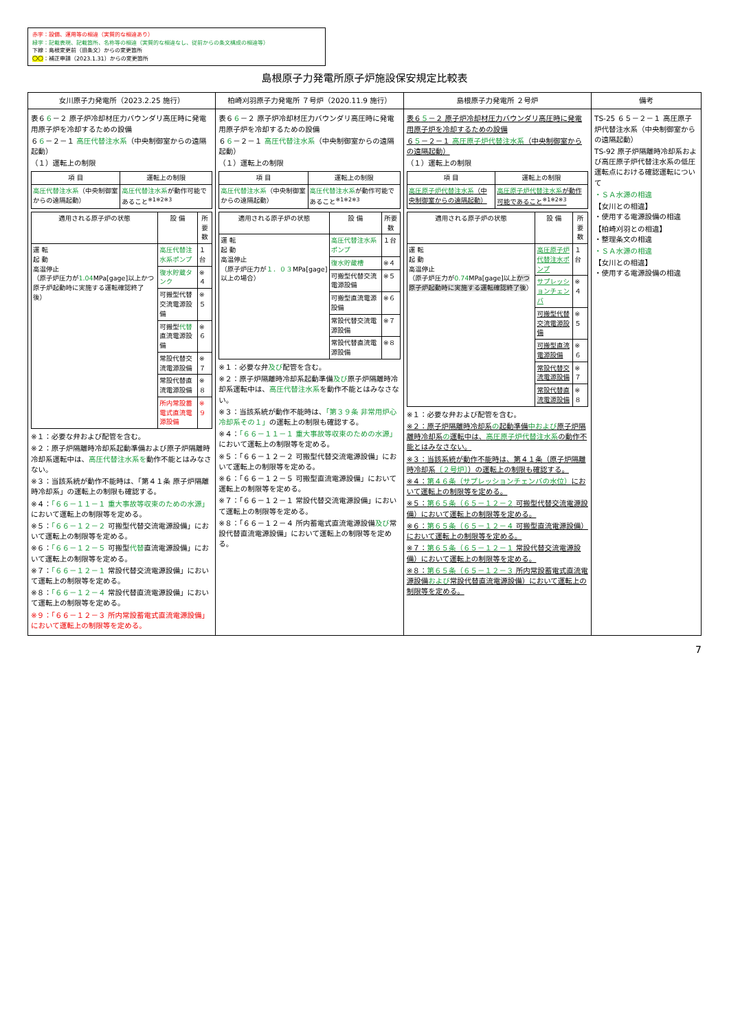赤字：設備、運用等の相違（実質的な相違あり）
緑字：記載表現、記載箇所、名称等の相違（実質的な相違なし、従前からの条文構成の相違等）
下線：島根変更前（旧条文）からの変更箇所
〇〇：補正申請（2023.1.31）からの変更箇所
島根原子力発電所原子炉施設保安規定比較表
| 女川原子力発電所（2023.2.25 施行） | 柏崎刈羽原子力発電所 ７号炉（2020.11.9 施行） | 島根原子力発電所 ２号炉 | 備考 |
| --- | --- | --- | --- |
| 表６ ６ －２ 原子炉冷却材圧力バウンダリ高圧時に発電用原子炉を冷却するための設備 ６ ６ －２－１ 高圧代替注水系 （中央制御室からの遠隔起動） （１）運転上の制限 / 項 目 / 運転上の制限 / / --- / --- / / 高圧代替注水系 （中央制御室からの遠隔起動） / 高圧代替注水系 が動作可能であること<sup>※1※2※3</sup> / / 適用される原子炉の状態 / 設 備 / 所要数 / / --- / --- / --- / / 運 転 起 動 高温停止 （原子炉圧力が 1.04 MPa[gage]以上かつ原子炉起動時に実施する運転確認終了後） / 高圧代替注水系ポンプ / １台 / / / 復水貯蔵タンク / ※４ / / / 可搬型代替交流電源設備 / ※５ / / / 可搬型 代替 直流電源設備 / ※６ / / / 常設代替交流電源設備 / ※７ / / / 常設代替直流電源設備 / ※８ / / / 所内常設蓄電式直流電源設備 / ※９ / ※１：必要な弁および配管を含む。 ※２：原子炉隔離時冷却系起動準備および原子炉隔離時冷却系運転中は、 高圧代替注水系を 動作不能とはみなさない。 ※３：当該系統が動作不能時は、「第４１条 原子炉隔離時冷却系」の運転上の制限も確認する。 ※４： 「６６－１１－１ 重大事故等収束のための水源」 において運転上の制限等を定める。 ※５： 「６６－１２－２ 可搬型代替交流電源設備」において運転上の制限等を定める。 ※６： 「６６－１２－５ 可搬型 代替 直流電源設備」において運転上の制限等を定める。 ※７： 「６６－１２－１ 常設代替交流電源設備」において運転上の制限等を定める。 ※８： 「６６－１２－４ 常設代替直流電源設備」において運転上の制限等を定める。 ※９：「６６－１２－３ 所内常設蓄電式直流電源設備」において運転上の制限等を定める。 | 表６ ６ －２ 原子炉冷却材圧力バウンダリ高圧時に発電用原子炉を冷却するための設備 ６ ６ －２－１ 高圧代替注水系 （中央制御室からの遠隔起動） （１）運転上の制限 / 項 目 / 運転上の制限 / / --- / --- / / 高圧代替注水系 （中央制御室からの遠隔起動） / 高圧代替注水系 が動作可能であること<sup>※1※2※3</sup> / / 適用される原子炉の状態 / 設 備 / 所要数 / / --- / --- / --- / / 運 転 起 動 高温停止 （原子炉圧力が １．０３ MPa[gage]以上の場合） / 高圧代替注水系ポンプ / １台 / / / 復水貯蔵槽 / ※４ / / / 可搬型代替交流電源設備 / ※５ / / / 可搬型直流電源設備 / ※６ / / / 常設代替交流電源設備 / ※７ / / / 常設代替直流電源設備 / ※８ / ※１：必要な弁 及び 配管を含む。 ※２：原子炉隔離時冷却系起動準備 及び 原子炉隔離時冷却系運転中は、 高圧代替注水系 を動作不能とはみなさない。 ※３：当該系統が動作不能時は、 「第３９条 非常用炉心冷却系その１」 の運転上の制限も確認する。 ※４： 「６６－１１－１ 重大事故等収束のための水源」 において運転上の制限等を定める。 ※５：「６６－１２－２ 可搬型代替交流電源設備」において運転上の制限等を定める。 ※６：「６６－１２－５ 可搬型直流電源設備」において運転上の制限等を定める。 ※７：「６６－１２－１ 常設代替交流電源設備」において運転上の制限等を定める。 ※８：「６６－１２－４ 所内蓄電式直流電源設備 及び 常設代替直流電源設備」において運転上の制限等を定める。 | 表６ ５ －２ 原子炉冷却材圧力バウンダリ高圧時に発電用原子炉を冷却するための設備 ６ ５ －２－１ 高圧原子炉代替注水系 （中央制御室からの遠隔起動） （１）運転上の制限 / 項 目 / 運転上の制限 / / --- / --- / / 高圧原子炉代替注水系 （中央制御室からの遠隔起動） / 高圧原子炉代替注水系 が動作可能であること<sup>※1※2※3</sup> / / 適用される原子炉の状態 / 設 備 / 所要数 / / --- / --- / --- / / 運 転 起 動 高温停止 （原子炉圧力が 0.74 MPa[gage]以上 かつ 原子炉起動時に実施する運転確認終了後 ） / 高圧原子炉代替注水ポンプ / １台 / / / サプレッションチェンバ / ※４ / / / 可搬型代替交流電源設備 / ※５ / / / 可搬型直流電源設備 / ※６ / / / 常設代替交流電源設備 / ※７ / / / 常設代替直流電源設備 / ※８ / ※１：必要な弁および配管を含む。 ※２：原子炉隔離時冷却系 の 起動準備 中および 原子炉隔離時冷却系 の 運転中は、 高圧原子炉代替注水系 の動作不能とはみなさない。 ※３：当該系統が動作不能時は、第４１条（原子炉隔離時冷却系 〔２号炉〕 ）の運転上の制限も確認する。 ※４： 第４６条（サプレッションチェンバの水位） において運転上の制限等を定める。 ※５： 第６５条（６５－１２－２ 可搬型代替交流電源設備）において運転上の制限等を定める。 ※６： 第６５条（６５－１２－４ 可搬型直流電源設備）において運転上の制限等を定める。 ※７： 第６５条（６５－１２－１ 常設代替交流電源設備）において運転上の制限等を定める。 ※８： 第６５条（６５－１２－３ 所内常設蓄電式直流電源設備 および 常設代替直流電源設備）において運転上の制限等を定める。 | TS-25 ６５－２－１ 高圧原子炉代替注水系（中央制御室からの遠隔起動） TS-92 原子炉隔離時冷却系および高圧原子炉代替注水系の低圧運転点における確認運転について ・ＳＡ水源の相違 【女川との相違】 ・使用する電源設備の相違 【柏崎刈羽との相違】 ・整理条文の相違 ・ＳＡ水源の相違 【女川との相違】 ・使用する電源設備の相違 |
7